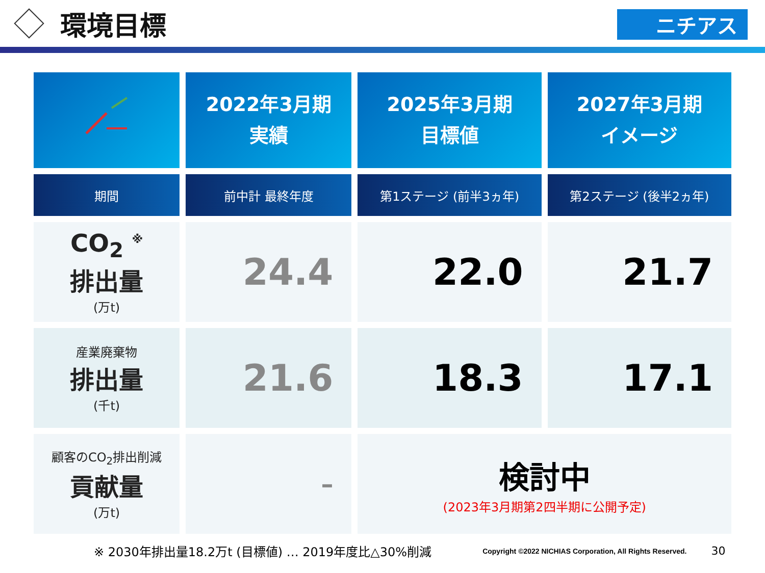環境目標
ニチアス
| | 2022年3月期 実績 | 2025年3月期 目標値 | 2027年3月期 イメージ |
| --- | --- | --- | --- |
| 期間 | 前中計 最終年度 | 第1ステージ (前半3ヵ年) | 第2ステージ (後半2ヵ年) |
| CO<sub>2</sub> <sup>※</sup> 排出量 (万t) | 24.4 | 22.0 | 21.7 |
| 産業廃棄物 排出量 (千t) | 21.6 | 18.3 | 17.1 |
| 顧客のCO<sub>2</sub>排出削減 貢献量 (万t) | – | 検討中 (2023年3月期第2四半期に公開予定) | |
※ 2030年排出量18.2万t (目標値) … 2019年度比△30%削減 Copyright ©2022 NICHIAS Corporation, All Rights Reserved. 30